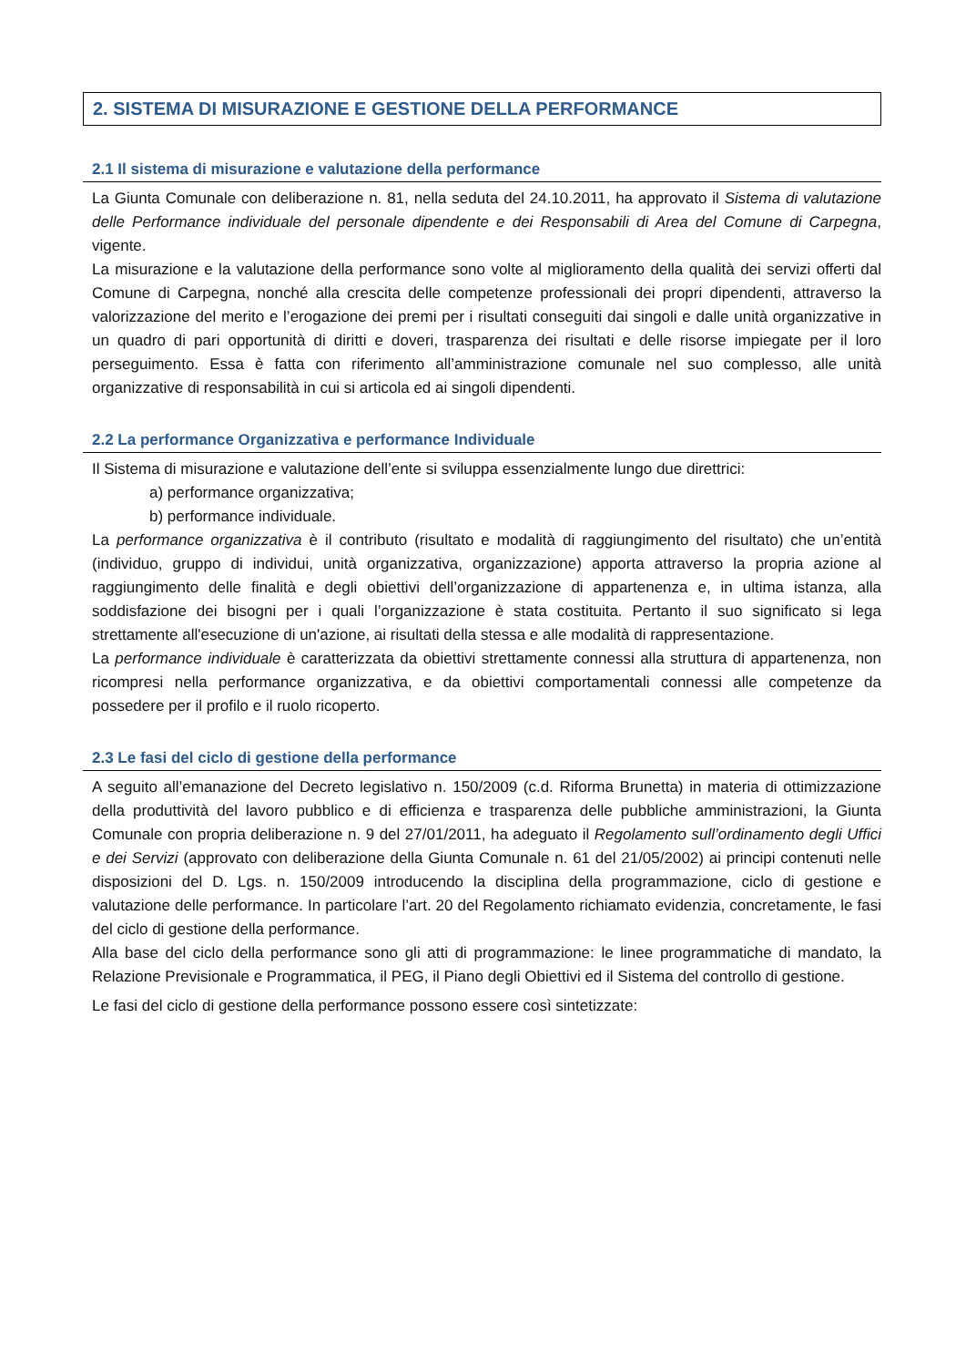2. SISTEMA DI MISURAZIONE E GESTIONE DELLA PERFORMANCE
2.1 Il sistema di misurazione e valutazione della performance
La Giunta Comunale con deliberazione n. 81, nella seduta del 24.10.2011, ha approvato il Sistema di valutazione delle Performance individuale del personale dipendente e dei Responsabili di Area del Comune di Carpegna, vigente.
La misurazione e la valutazione della performance sono volte al miglioramento della qualità dei servizi offerti dal Comune di Carpegna, nonché alla crescita delle competenze professionali dei propri dipendenti, attraverso la valorizzazione del merito e l’erogazione dei premi per i risultati conseguiti dai singoli e dalle unità organizzative in un quadro di pari opportunità di diritti e doveri, trasparenza dei risultati e delle risorse impiegate per il loro perseguimento. Essa è fatta con riferimento all’amministrazione comunale nel suo complesso, alle unità organizzative di responsabilità in cui si articola ed ai singoli dipendenti.
2.2 La performance Organizzativa e performance Individuale
Il Sistema di misurazione e valutazione dell’ente si sviluppa essenzialmente lungo due direttrici:
a) performance organizzativa;
b) performance individuale.
La performance organizzativa è il contributo (risultato e modalità di raggiungimento del risultato) che un’entità (individuo, gruppo di individui, unità organizzativa, organizzazione) apporta attraverso la propria azione al raggiungimento delle finalità e degli obiettivi dell’organizzazione di appartenenza e, in ultima istanza, alla soddisfazione dei bisogni per i quali l’organizzazione è stata costituita. Pertanto il suo significato si lega strettamente all'esecuzione di un'azione, ai risultati della stessa e alle modalità di rappresentazione.
La performance individuale è caratterizzata da obiettivi strettamente connessi alla struttura di appartenenza, non ricompresi nella performance organizzativa, e da obiettivi comportamentali connessi alle competenze da possedere per il profilo e il ruolo ricoperto.
2.3 Le fasi del ciclo di gestione della performance
A seguito all’emanazione del Decreto legislativo n. 150/2009 (c.d. Riforma Brunetta) in materia di ottimizzazione della produttività del lavoro pubblico e di efficienza e trasparenza delle pubbliche amministrazioni, la Giunta Comunale con propria deliberazione n. 9 del 27/01/2011, ha adeguato il Regolamento sull’ordinamento degli Uffici e dei Servizi (approvato con deliberazione della Giunta Comunale n. 61 del 21/05/2002) ai principi contenuti nelle disposizioni del D. Lgs. n. 150/2009 introducendo la disciplina della programmazione, ciclo di gestione e valutazione delle performance. In particolare l’art. 20 del Regolamento richiamato evidenzia, concretamente, le fasi del ciclo di gestione della performance.
Alla base del ciclo della performance sono gli atti di programmazione: le linee programmatiche di mandato, la Relazione Previsionale e Programmatica, il PEG, il Piano degli Obiettivi ed il Sistema del controllo di gestione.
Le fasi del ciclo di gestione della performance possono essere così sintetizzate: